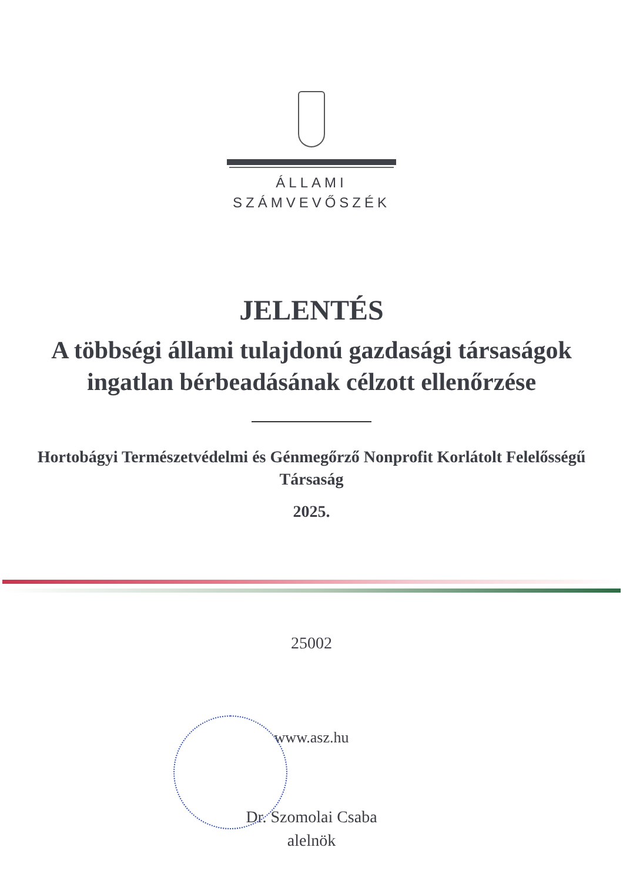ÁLLAMI
SZÁMVEVŐSZÉK
JELENTÉS
A többségi állami tulajdonú gazdasági társaságok ingatlan bérbeadásának célzott ellenőrzése
Hortobágyi Természetvédelmi és Génmegőrző Nonprofit Korlátolt Felelősségű Társaság
2025.
25002
www.asz.hu
Dr. Szomolai Csaba
alelnök